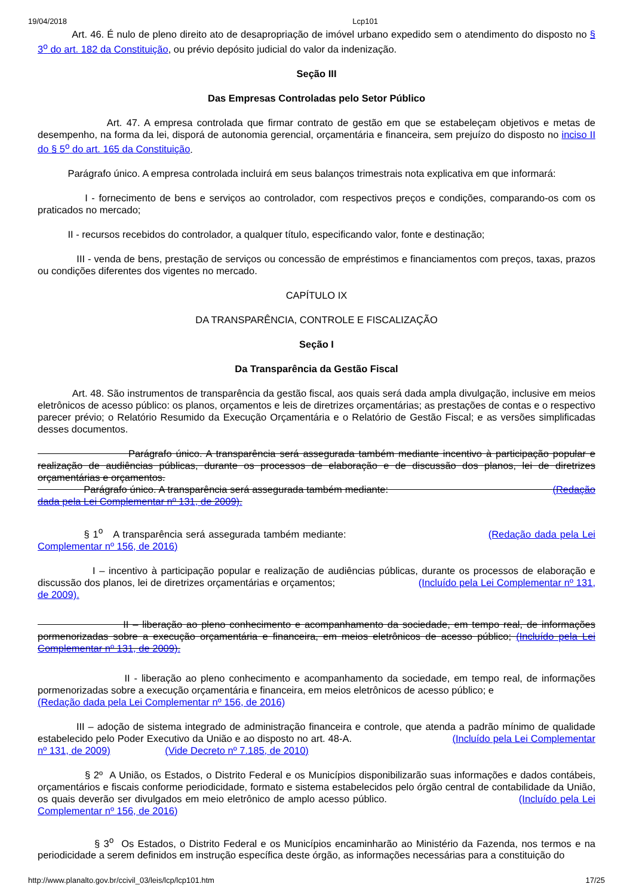19/04/2018 Lcp101
Art. 46. É nulo de pleno direito ato de desapropriação de imóvel urbano expedido sem o atendimento do disposto no § 3<sup>o</sup> do art. 182 da Constituição, ou prévio depósito judicial do valor da indenização.
Seção III
Das Empresas Controladas pelo Setor Público
Art. 47. A empresa controlada que firmar contrato de gestão em que se estabeleçam objetivos e metas de desempenho, na forma da lei, disporá de autonomia gerencial, orçamentária e financeira, sem prejuízo do disposto no inciso II do § 5<sup>o</sup> do art. 165 da Constituição.
Parágrafo único. A empresa controlada incluirá em seus balanços trimestrais nota explicativa em que informará:
I - fornecimento de bens e serviços ao controlador, com respectivos preços e condições, comparando-os com os praticados no mercado;
II - recursos recebidos do controlador, a qualquer título, especificando valor, fonte e destinação;
III - venda de bens, prestação de serviços ou concessão de empréstimos e financiamentos com preços, taxas, prazos ou condições diferentes dos vigentes no mercado.
CAPÍTULO IX
DA TRANSPARÊNCIA, CONTROLE E FISCALIZAÇÃO
Seção I
Da Transparência da Gestão Fiscal
Art. 48. São instrumentos de transparência da gestão fiscal, aos quais será dada ampla divulgação, inclusive em meios eletrônicos de acesso público: os planos, orçamentos e leis de diretrizes orçamentárias; as prestações de contas e o respectivo parecer prévio; o Relatório Resumido da Execução Orçamentária e o Relatório de Gestão Fiscal; e as versões simplificadas desses documentos.
Parágrafo único. A transparência será assegurada também mediante incentivo à participação popular e realização de audiências públicas, durante os processos de elaboração e de discussão dos planos, lei de diretrizes orçamentárias e orçamentos.
Parágrafo único. A transparência será assegurada também mediante: (Redação dada pela Lei Complementar nº 131, de 2009).
§ 1<sup>o</sup> A transparência será assegurada também mediante: (Redação dada pela Lei Complementar nº 156, de 2016)
I – incentivo à participação popular e realização de audiências públicas, durante os processos de elaboração e discussão dos planos, lei de diretrizes orçamentárias e orçamentos; (Incluído pela Lei Complementar nº 131, de 2009).
II – liberação ao pleno conhecimento e acompanhamento da sociedade, em tempo real, de informações pormenorizadas sobre a execução orçamentária e financeira, em meios eletrônicos de acesso público; (Incluído pela Lei Complementar nº 131, de 2009).
II - liberação ao pleno conhecimento e acompanhamento da sociedade, em tempo real, de informações pormenorizadas sobre a execução orçamentária e financeira, em meios eletrônicos de acesso público; e
(Redação dada pela Lei Complementar nº 156, de 2016)
III – adoção de sistema integrado de administração financeira e controle, que atenda a padrão mínimo de qualidade estabelecido pelo Poder Executivo da União e ao disposto no art. 48-A. (Incluído pela Lei Complementar nº 131, de 2009) (Vide Decreto nº 7.185, de 2010)
§ 2º A União, os Estados, o Distrito Federal e os Municípios disponibilizarão suas informações e dados contábeis, orçamentários e fiscais conforme periodicidade, formato e sistema estabelecidos pelo órgão central de contabilidade da União, os quais deverão ser divulgados em meio eletrônico de amplo acesso público. (Incluído pela Lei Complementar nº 156, de 2016)
§ 3<sup>o</sup> Os Estados, o Distrito Federal e os Municípios encaminharão ao Ministério da Fazenda, nos termos e na periodicidade a serem definidos em instrução específica deste órgão, as informações necessárias para a constituição do
http://www.planalto.gov.br/ccivil_03/leis/lcp/lcp101.htm 17/25